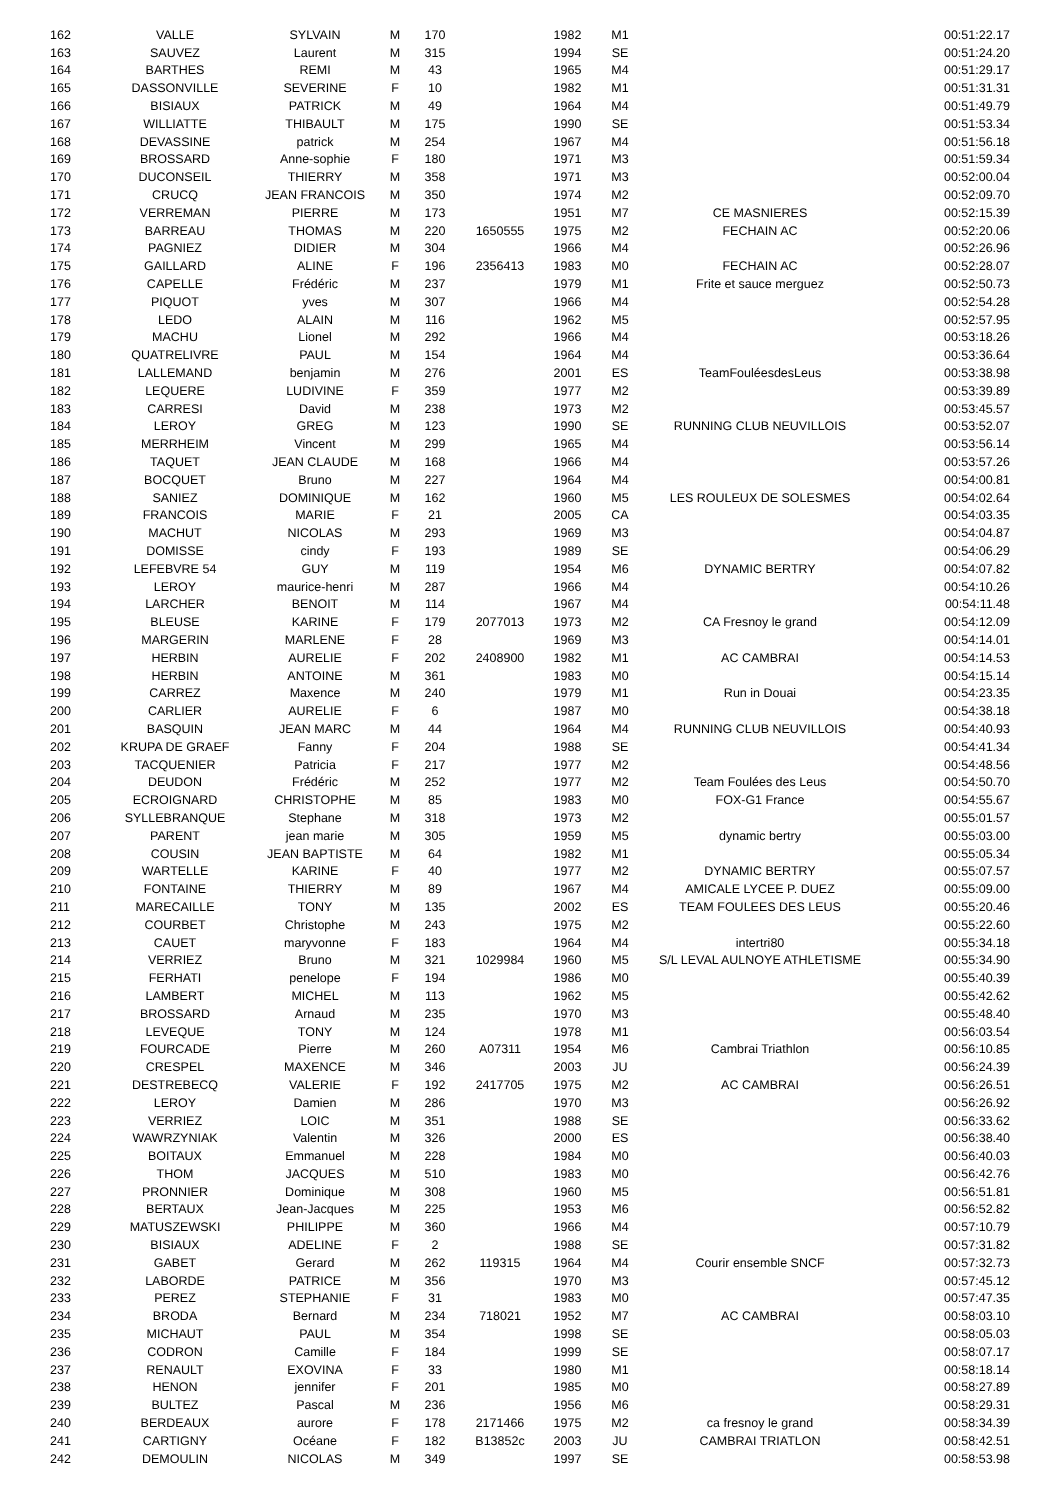| 162 | VALLE | SYLVAIN | M | 170 | | 1982 | M1 | | 00:51:22.17 |
| 163 | SAUVEZ | Laurent | M | 315 | | 1994 | SE | | 00:51:24.20 |
| 164 | BARTHES | REMI | M | 43 | | 1965 | M4 | | 00:51:29.17 |
| 165 | DASSONVILLE | SEVERINE | F | 10 | | 1982 | M1 | | 00:51:31.31 |
| 166 | BISIAUX | PATRICK | M | 49 | | 1964 | M4 | | 00:51:49.79 |
| 167 | WILLIATTE | THIBAULT | M | 175 | | 1990 | SE | | 00:51:53.34 |
| 168 | DEVASSINE | patrick | M | 254 | | 1967 | M4 | | 00:51:56.18 |
| 169 | BROSSARD | Anne-sophie | F | 180 | | 1971 | M3 | | 00:51:59.34 |
| 170 | DUCONSEIL | THIERRY | M | 358 | | 1971 | M3 | | 00:52:00.04 |
| 171 | CRUCQ | JEAN FRANCOIS | M | 350 | | 1974 | M2 | | 00:52:09.70 |
| 172 | VERREMAN | PIERRE | M | 173 | | 1951 | M7 | CE MASNIERES | 00:52:15.39 |
| 173 | BARREAU | THOMAS | M | 220 | 1650555 | 1975 | M2 | FECHAIN AC | 00:52:20.06 |
| 174 | PAGNIEZ | DIDIER | M | 304 | | 1966 | M4 | | 00:52:26.96 |
| 175 | GAILLARD | ALINE | F | 196 | 2356413 | 1983 | M0 | FECHAIN AC | 00:52:28.07 |
| 176 | CAPELLE | Frédéric | M | 237 | | 1979 | M1 | Frite et sauce merguez | 00:52:50.73 |
| 177 | PIQUOT | yves | M | 307 | | 1966 | M4 | | 00:52:54.28 |
| 178 | LEDO | ALAIN | M | 116 | | 1962 | M5 | | 00:52:57.95 |
| 179 | MACHU | Lionel | M | 292 | | 1966 | M4 | | 00:53:18.26 |
| 180 | QUATRELIVRE | PAUL | M | 154 | | 1964 | M4 | | 00:53:36.64 |
| 181 | LALLEMAND | benjamin | M | 276 | | 2001 | ES | TeamFouléesdesLeus | 00:53:38.98 |
| 182 | LEQUERE | LUDIVINE | F | 359 | | 1977 | M2 | | 00:53:39.89 |
| 183 | CARRESI | David | M | 238 | | 1973 | M2 | | 00:53:45.57 |
| 184 | LEROY | GREG | M | 123 | | 1990 | SE | RUNNING CLUB NEUVILLOIS | 00:53:52.07 |
| 185 | MERRHEIM | Vincent | M | 299 | | 1965 | M4 | | 00:53:56.14 |
| 186 | TAQUET | JEAN CLAUDE | M | 168 | | 1966 | M4 | | 00:53:57.26 |
| 187 | BOCQUET | Bruno | M | 227 | | 1964 | M4 | | 00:54:00.81 |
| 188 | SANIEZ | DOMINIQUE | M | 162 | | 1960 | M5 | LES ROULEUX DE SOLESMES | 00:54:02.64 |
| 189 | FRANCOIS | MARIE | F | 21 | | 2005 | CA | | 00:54:03.35 |
| 190 | MACHUT | NICOLAS | M | 293 | | 1969 | M3 | | 00:54:04.87 |
| 191 | DOMISSE | cindy | F | 193 | | 1989 | SE | | 00:54:06.29 |
| 192 | LEFEBVRE 54 | GUY | M | 119 | | 1954 | M6 | DYNAMIC BERTRY | 00:54:07.82 |
| 193 | LEROY | maurice-henri | M | 287 | | 1966 | M4 | | 00:54:10.26 |
| 194 | LARCHER | BENOIT | M | 114 | | 1967 | M4 | | 00:54:11.48 |
| 195 | BLEUSE | KARINE | F | 179 | 2077013 | 1973 | M2 | CA Fresnoy le grand | 00:54:12.09 |
| 196 | MARGERIN | MARLENE | F | 28 | | 1969 | M3 | | 00:54:14.01 |
| 197 | HERBIN | AURELIE | F | 202 | 2408900 | 1982 | M1 | AC CAMBRAI | 00:54:14.53 |
| 198 | HERBIN | ANTOINE | M | 361 | | 1983 | M0 | | 00:54:15.14 |
| 199 | CARREZ | Maxence | M | 240 | | 1979 | M1 | Run in Douai | 00:54:23.35 |
| 200 | CARLIER | AURELIE | F | 6 | | 1987 | M0 | | 00:54:38.18 |
| 201 | BASQUIN | JEAN MARC | M | 44 | | 1964 | M4 | RUNNING CLUB NEUVILLOIS | 00:54:40.93 |
| 202 | KRUPA DE GRAEF | Fanny | F | 204 | | 1988 | SE | | 00:54:41.34 |
| 203 | TACQUENIER | Patricia | F | 217 | | 1977 | M2 | | 00:54:48.56 |
| 204 | DEUDON | Frédéric | M | 252 | | 1977 | M2 | Team Foulées des Leus | 00:54:50.70 |
| 205 | ECROIGNARD | CHRISTOPHE | M | 85 | | 1983 | M0 | FOX-G1 France | 00:54:55.67 |
| 206 | SYLLEBRANQUE | Stephane | M | 318 | | 1973 | M2 | | 00:55:01.57 |
| 207 | PARENT | jean marie | M | 305 | | 1959 | M5 | dynamic bertry | 00:55:03.00 |
| 208 | COUSIN | JEAN BAPTISTE | M | 64 | | 1982 | M1 | | 00:55:05.34 |
| 209 | WARTELLE | KARINE | F | 40 | | 1977 | M2 | DYNAMIC BERTRY | 00:55:07.57 |
| 210 | FONTAINE | THIERRY | M | 89 | | 1967 | M4 | AMICALE LYCEE P. DUEZ | 00:55:09.00 |
| 211 | MARECAILLE | TONY | M | 135 | | 2002 | ES | TEAM FOULEES DES LEUS | 00:55:20.46 |
| 212 | COURBET | Christophe | M | 243 | | 1975 | M2 | | 00:55:22.60 |
| 213 | CAUET | maryvonne | F | 183 | | 1964 | M4 | intertri80 | 00:55:34.18 |
| 214 | VERRIEZ | Bruno | M | 321 | 1029984 | 1960 | M5 | S/L LEVAL AULNOYE ATHLETISME | 00:55:34.90 |
| 215 | FERHATI | penelope | F | 194 | | 1986 | M0 | | 00:55:40.39 |
| 216 | LAMBERT | MICHEL | M | 113 | | 1962 | M5 | | 00:55:42.62 |
| 217 | BROSSARD | Arnaud | M | 235 | | 1970 | M3 | | 00:55:48.40 |
| 218 | LEVEQUE | TONY | M | 124 | | 1978 | M1 | | 00:56:03.54 |
| 219 | FOURCADE | Pierre | M | 260 | A07311 | 1954 | M6 | Cambrai Triathlon | 00:56:10.85 |
| 220 | CRESPEL | MAXENCE | M | 346 | | 2003 | JU | | 00:56:24.39 |
| 221 | DESTREBECQ | VALERIE | F | 192 | 2417705 | 1975 | M2 | AC CAMBRAI | 00:56:26.51 |
| 222 | LEROY | Damien | M | 286 | | 1970 | M3 | | 00:56:26.92 |
| 223 | VERRIEZ | LOIC | M | 351 | | 1988 | SE | | 00:56:33.62 |
| 224 | WAWRZYNIAK | Valentin | M | 326 | | 2000 | ES | | 00:56:38.40 |
| 225 | BOITAUX | Emmanuel | M | 228 | | 1984 | M0 | | 00:56:40.03 |
| 226 | THOM | JACQUES | M | 510 | | 1983 | M0 | | 00:56:42.76 |
| 227 | PRONNIER | Dominique | M | 308 | | 1960 | M5 | | 00:56:51.81 |
| 228 | BERTAUX | Jean-Jacques | M | 225 | | 1953 | M6 | | 00:56:52.82 |
| 229 | MATUSZEWSKI | PHILIPPE | M | 360 | | 1966 | M4 | | 00:57:10.79 |
| 230 | BISIAUX | ADELINE | F | 2 | | 1988 | SE | | 00:57:31.82 |
| 231 | GABET | Gerard | M | 262 | 119315 | 1964 | M4 | Courir ensemble SNCF | 00:57:32.73 |
| 232 | LABORDE | PATRICE | M | 356 | | 1970 | M3 | | 00:57:45.12 |
| 233 | PEREZ | STEPHANIE | F | 31 | | 1983 | M0 | | 00:57:47.35 |
| 234 | BRODA | Bernard | M | 234 | 718021 | 1952 | M7 | AC CAMBRAI | 00:58:03.10 |
| 235 | MICHAUT | PAUL | M | 354 | | 1998 | SE | | 00:58:05.03 |
| 236 | CODRON | Camille | F | 184 | | 1999 | SE | | 00:58:07.17 |
| 237 | RENAULT | EXOVINA | F | 33 | | 1980 | M1 | | 00:58:18.14 |
| 238 | HENON | jennifer | F | 201 | | 1985 | M0 | | 00:58:27.89 |
| 239 | BULTEZ | Pascal | M | 236 | | 1956 | M6 | | 00:58:29.31 |
| 240 | BERDEAUX | aurore | F | 178 | 2171466 | 1975 | M2 | ca fresnoy le grand | 00:58:34.39 |
| 241 | CARTIGNY | Océane | F | 182 | B13852c | 2003 | JU | CAMBRAI TRIATLON | 00:58:42.51 |
| 242 | DEMOULIN | NICOLAS | M | 349 | | 1997 | SE | | 00:58:53.98 |